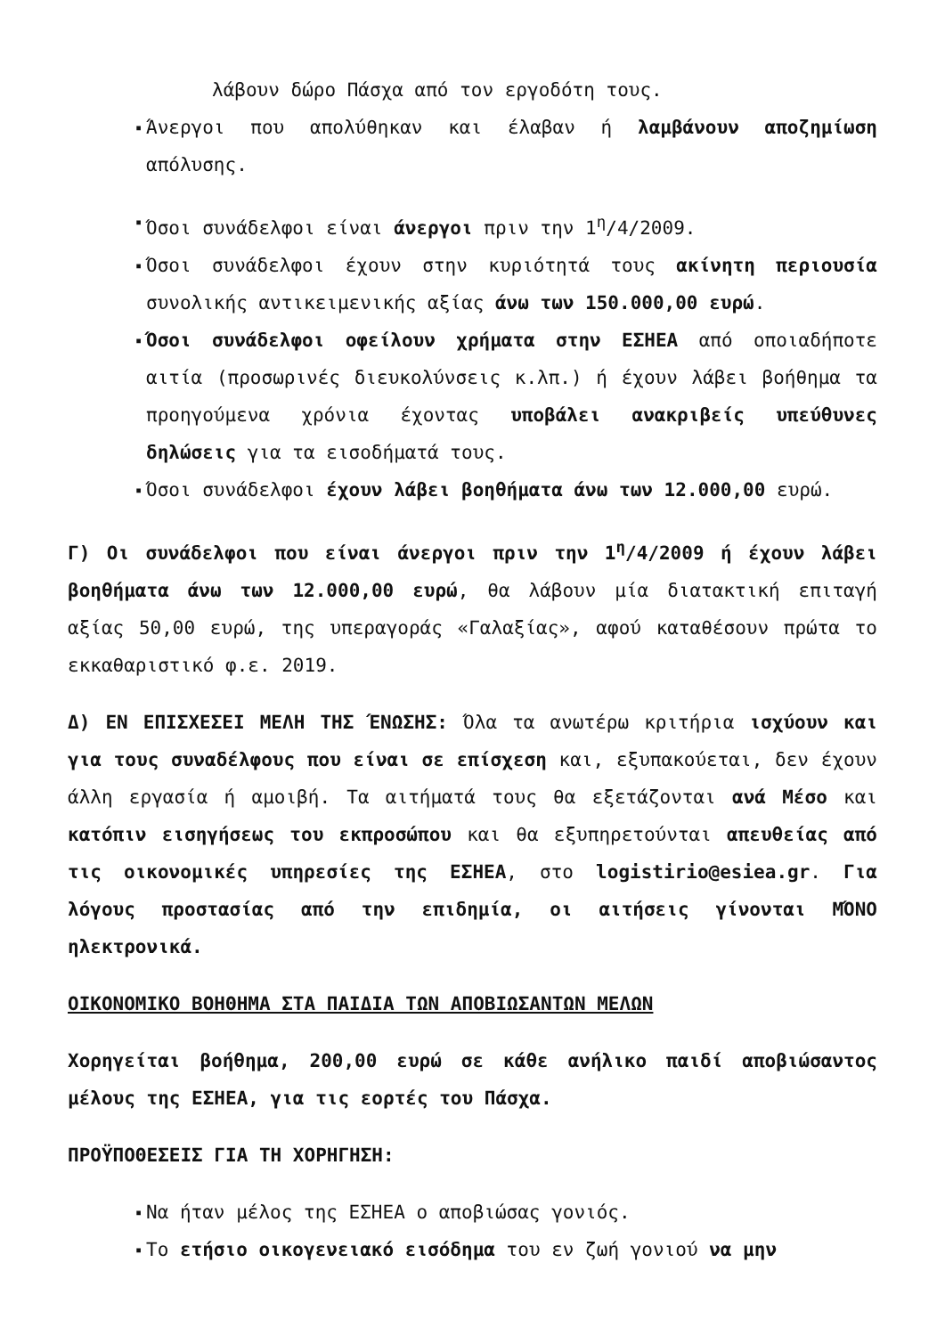λάβουν δώρο Πάσχα από τον εργοδότη τους.
▪ Άνεργοι που απολύθηκαν και έλαβαν ή λαμβάνουν αποζημίωση απόλυσης.
▪ Όσοι συνάδελφοι είναι άνεργοι πριν την 1<sup>η</sup>/4/2009.
▪ Όσοι συνάδελφοι έχουν στην κυριότητά τους ακίνητη περιουσία συνολικής αντικειμενικής αξίας άνω των 150.000,00 ευρώ.
▪ Όσοι συνάδελφοι οφείλουν χρήματα στην ΕΣΗΕΑ από οποιαδήποτε αιτία (προσωρινές διευκολύνσεις κ.λπ.) ή έχουν λάβει βοήθημα τα προηγούμενα χρόνια έχοντας υποβάλει ανακριβείς υπεύθυνες δηλώσεις για τα εισοδήματά τους.
▪ Όσοι συνάδελφοι έχουν λάβει βοηθήματα άνω των 12.000,00 ευρώ.
Γ) Οι συνάδελφοι που είναι άνεργοι πριν την 1<sup>η</sup>/4/2009 ή έχουν λάβει βοηθήματα άνω των 12.000,00 ευρώ, θα λάβουν μία διατακτική επιταγή αξίας 50,00 ευρώ, της υπεραγοράς «Γαλαξίας», αφού καταθέσουν πρώτα το εκκαθαριστικό φ.ε. 2019.
Δ) ΕΝ ΕΠΙΣΧΕΣΕΙ ΜΕΛΗ ΤΗΣ ΈΝΩΣΗΣ: Όλα τα ανωτέρω κριτήρια ισχύουν και για τους συναδέλφους που είναι σε επίσχεση και, εξυπακούεται, δεν έχουν άλλη εργασία ή αμοιβή. Τα αιτήματά τους θα εξετάζονται ανά Μέσο και κατόπιν εισηγήσεως του εκπροσώπου και θα εξυπηρετούνται απευθείας από τις οικονομικές υπηρεσίες της ΕΣΗΕΑ, στο logistirio@esiea.gr. Για λόγους προστασίας από την επιδημία, οι αιτήσεις γίνονται ΜΌΝΟ ηλεκτρονικά.
ΟΙΚΟΝΟΜΙΚΟ ΒΟΗΘΗΜΑ ΣΤΑ ΠΑΙΔΙΑ ΤΩΝ ΑΠΟΒΙΩΣΑΝΤΩΝ ΜΕΛΩΝ
Χορηγείται βοήθημα, 200,00 ευρώ σε κάθε ανήλικο παιδί αποβιώσαντος μέλους της ΕΣΗΕΑ, για τις εορτές του Πάσχα.
ΠΡΟΫΠΟΘΕΣΕΙΣ ΓΙΑ ΤΗ ΧΟΡΗΓΗΣΗ:
▪ Να ήταν μέλος της ΕΣΗΕΑ ο αποβιώσας γονιός.
▪ Το ετήσιο οικογενειακό εισόδημα του εν ζωή γονιού να μην